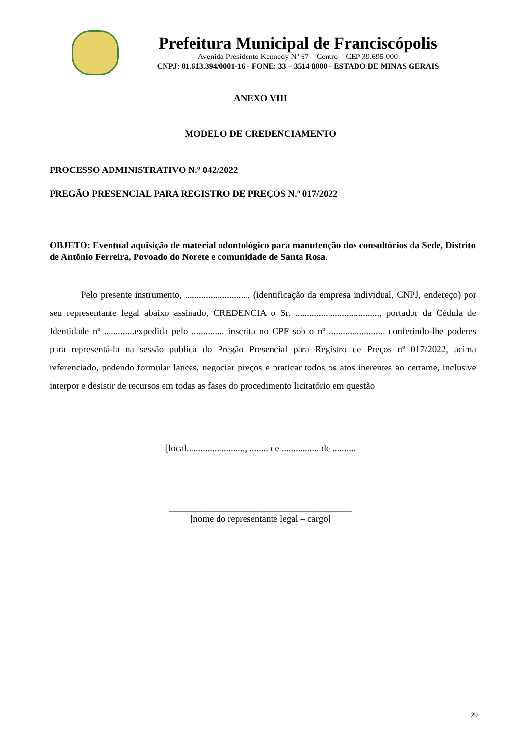Prefeitura Municipal de Franciscópolis
Avenida Presidente Kennedy Nº 67 – Centro – CEP 39.695-000
CNPJ: 01.613.394/0001-16 - FONE: 33 – 3514 8000 - ESTADO DE MINAS GERAIS
ANEXO VIII
MODELO DE CREDENCIAMENTO
PROCESSO ADMINISTRATIVO N.º 042/2022
PREGÃO PRESENCIAL PARA REGISTRO DE PREÇOS N.º 017/2022
OBJETO: Eventual aquisição de material odontológico para manutenção dos consultórios da Sede, Distrito de Antônio Ferreira, Povoado do Norete e comunidade de Santa Rosa.
Pelo presente instrumento, ............................ (identificação da empresa individual, CNPJ, endereço) por seu representante legal abaixo assinado, CREDENCIA o Sr. ...................................., portador da Cédula de Identidade nº .............expedida pelo .............. inscrita no CPF sob o nº ........................ conferindo-lhe poderes para representá-la na sessão publica do Pregão Presencial para Registro de Preços nº 017/2022, acima referenciado, podendo formular lances, negociar preços e praticar todos os atos inerentes ao certame, inclusive interpor e desistir de recursos em todas as fases do procedimento licitatório em questão
[local........................., ........ de ................ de ..........
_______________________________________
[nome do representante legal – cargo]
29